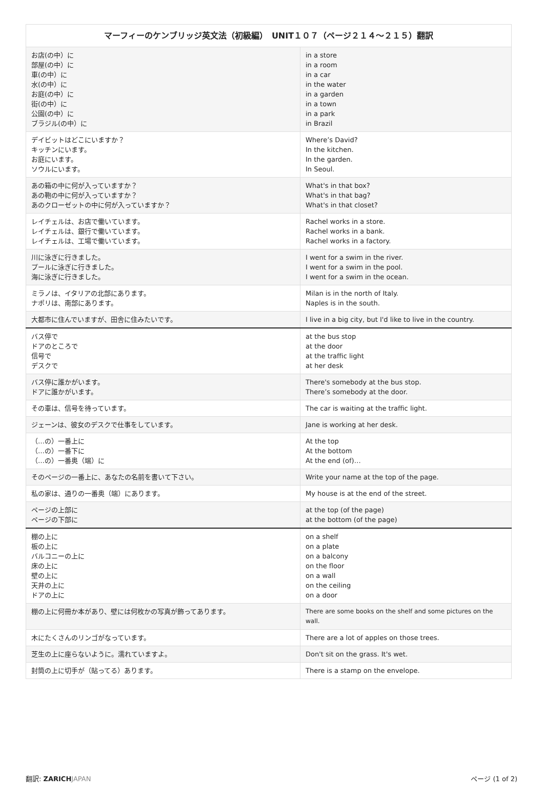| マーフィーのケンブリッジ英文法（初級編） UNIT１０７（ページ２１４〜２１５）翻訳 | |
| --- | --- |
| お店(の中）に 部屋(の中）に 車(の中）に 水(の中）に お庭(の中）に 街(の中）に 公園(の中）に ブラジル(の中）に | in a store in a room in a car in the water in a garden in a town in a park in Brazil |
| デイビットはどこにいますか？ キッチンにいます。 お庭にいます。 ソウルにいます。 | Where’s David? In the kitchen. In the garden. In Seoul. |
| あの箱の中に何が入っていますか？ あの鞄の中に何が入っていますか？ あのクローゼットの中に何が入っていますか？ | What's in that box? What's in that bag? What's in that closet? |
| レイチェルは、お店で働いています。 レイチェルは、銀行で働いています。 レイチェルは、工場で働いています。 | Rachel works in a store. Rachel works in a bank. Rachel works in a factory. |
| 川に泳ぎに行きました。 プールに泳ぎに行きました。 海に泳ぎに行きました。 | I went for a swim in the river. I went for a swim in the pool. I went for a swim in the ocean. |
| ミラノは、イタリアの北部にあります。 ナポリは、南部にあります。 | Milan is in the north of Italy. Naples is in the south. |
| 大都市に住んでいますが、田舎に住みたいです。 | I live in a big city, but I'd like to live in the country. |
| バス停で ドアのところで 信号で デスクで | at the bus stop at the door at the traffic light at her desk |
| バス停に誰かがいます。 ドアに誰かがいます。 | There's somebody at the bus stop. There’s somebody at the door. |
| その車は、信号を待っています。 | The car is waiting at the traffic light. |
| ジェーンは、彼女のデスクで仕事をしています。 | Jane is working at her desk. |
| （…の）一番上に （…の）一番下に （…の）一番奥（端）に | At the top At the bottom At the end (of)… |
| そのページの一番上に、あなたの名前を書いて下さい。 | Write your name at the top of the page. |
| 私の家は、通りの一番奥（端）にあります。 | My house is at the end of the street. |
| ページの上部に ページの下部に | at the top (of the page) at the bottom (of the page) |
| 棚の上に 板の上に バルコニーの上に 床の上に 壁の上に 天井の上に ドアの上に | on a shelf on a plate on a balcony on the floor on a wall on the ceiling on a door |
| 棚の上に何冊か本があり、壁には何枚かの写真が飾ってあります。 | There are some books on the shelf and some pictures on the wall. |
| 木にたくさんのリンゴがなっています。 | There are a lot of apples on those trees. |
| 芝生の上に座らないように。濡れていますよ。 | Don't sit on the grass. It's wet. |
| 封筒の上に切手が（貼ってる）あります。 | There is a stamp on the envelope. |
翻訳: ZARICH JAPAN ページ (1 of 2)